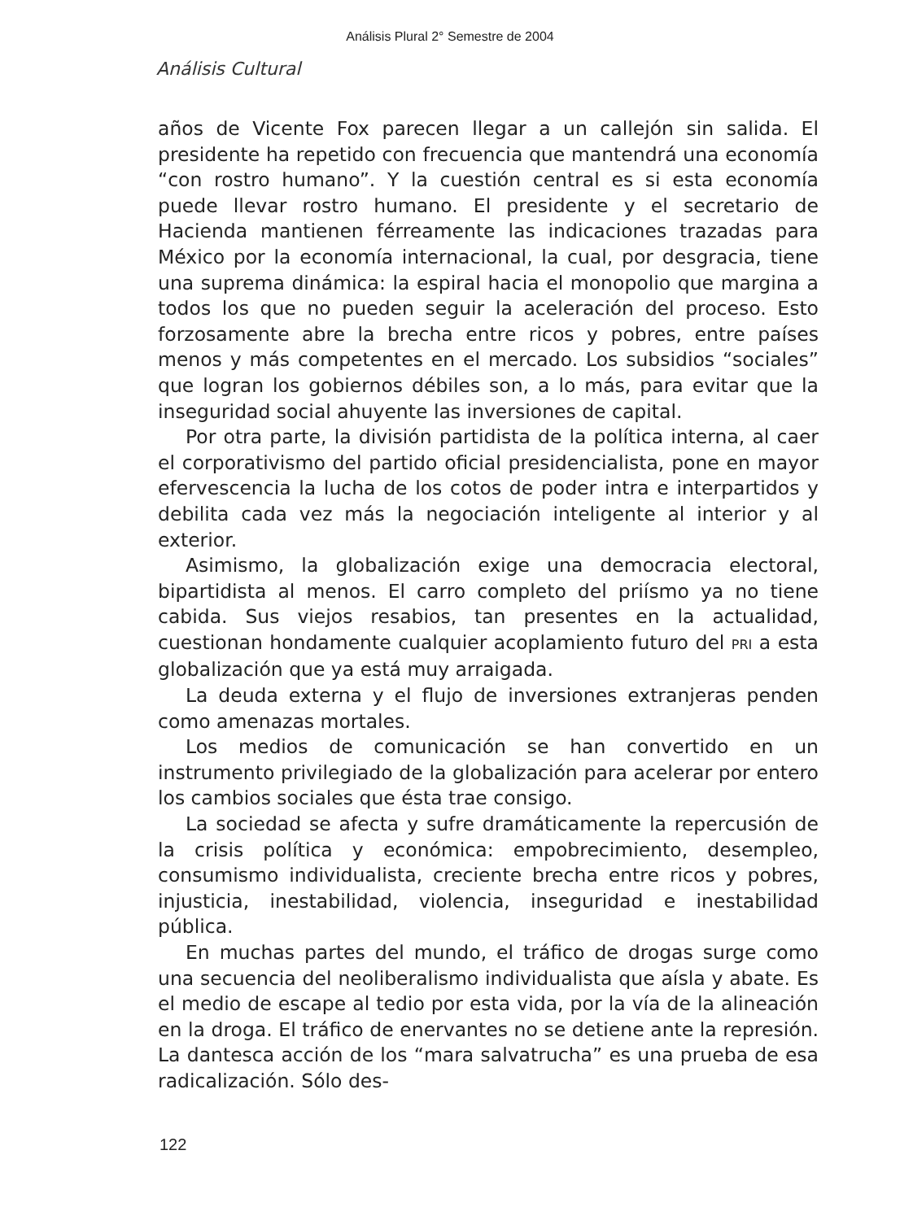Análisis Plural 2° Semestre de 2004
Análisis Cultural
años de Vicente Fox parecen llegar a un callejón sin salida. El presidente ha repetido con frecuencia que mantendrá una economía “con rostro humano”. Y la cuestión central es si esta economía puede llevar rostro humano. El presidente y el secretario de Hacienda mantienen férreamente las indicaciones trazadas para México por la economía internacional, la cual, por desgracia, tiene una suprema dinámica: la espiral hacia el monopolio que margina a todos los que no pueden seguir la aceleración del proceso. Esto forzosamente abre la brecha entre ricos y pobres, entre países menos y más competentes en el mercado. Los subsidios “sociales” que logran los gobiernos débiles son, a lo más, para evitar que la inseguridad social ahuyente las inversiones de capital.
Por otra parte, la división partidista de la política interna, al caer el corporativismo del partido oficial presidencialista, pone en mayor efervescencia la lucha de los cotos de poder intra e interpartidos y debilita cada vez más la negociación inteligente al interior y al exterior.
Asimismo, la globalización exige una democracia electoral, bipartidista al menos. El carro completo del priísmo ya no tiene cabida. Sus viejos resabios, tan presentes en la actualidad, cuestionan hondamente cualquier acoplamiento futuro del PRI a esta globalización que ya está muy arraigada.
La deuda externa y el flujo de inversiones extranjeras penden como amenazas mortales.
Los medios de comunicación se han convertido en un instrumento privilegiado de la globalización para acelerar por entero los cambios sociales que ésta trae consigo.
La sociedad se afecta y sufre dramáticamente la repercusión de la crisis política y económica: empobrecimiento, desempleo, consumismo individualista, creciente brecha entre ricos y pobres, injusticia, inestabilidad, violencia, inseguridad e inestabilidad pública.
En muchas partes del mundo, el tráfico de drogas surge como una secuencia del neoliberalismo individualista que aísla y abate. Es el medio de escape al tedio por esta vida, por la vía de la alineación en la droga. El tráfico de enervantes no se detiene ante la represión. La dantesca acción de los “mara salvatrucha” es una prueba de esa radicalización. Sólo des-
122